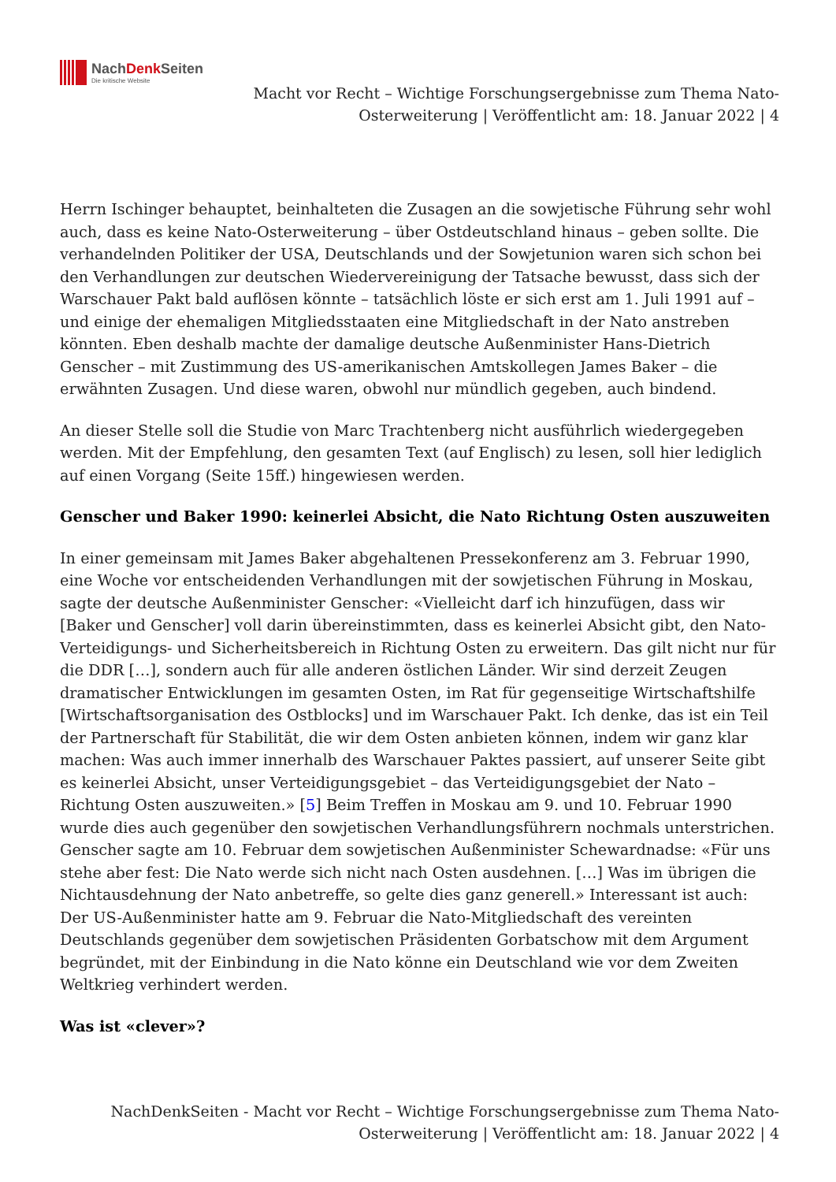NachDenk Seiten
Die kritische Website
Macht vor Recht – Wichtige Forschungsergebnisse zum Thema Nato-Osterweiterung | Veröffentlicht am: 18. Januar 2022 | 4
Herrn Ischinger behauptet, beinhalteten die Zusagen an die sowjetische Führung sehr wohl auch, dass es keine Nato-Osterweiterung – über Ostdeutschland hinaus – geben sollte. Die verhandelnden Politiker der USA, Deutschlands und der Sowjetunion waren sich schon bei den Verhandlungen zur deutschen Wiedervereinigung der Tatsache bewusst, dass sich der Warschauer Pakt bald auflösen könnte – tatsächlich löste er sich erst am 1. Juli 1991 auf – und einige der ehemaligen Mitgliedsstaaten eine Mitgliedschaft in der Nato anstreben könnten. Eben deshalb machte der damalige deutsche Außenminister Hans-Dietrich Genscher – mit Zustimmung des US-amerikanischen Amtskollegen James Baker – die erwähnten Zusagen. Und diese waren, obwohl nur mündlich gegeben, auch bindend.
An dieser Stelle soll die Studie von Marc Trachtenberg nicht ausführlich wiedergegeben werden. Mit der Empfehlung, den gesamten Text (auf Englisch) zu lesen, soll hier lediglich auf einen Vorgang (Seite 15ff.) hingewiesen werden.
Genscher und Baker 1990: keinerlei Absicht, die Nato Richtung Osten auszuweiten
In einer gemeinsam mit James Baker abgehaltenen Pressekonferenz am 3. Februar 1990, eine Woche vor entscheidenden Verhandlungen mit der sowjetischen Führung in Moskau, sagte der deutsche Außenminister Genscher: «Vielleicht darf ich hinzufügen, dass wir [Baker und Genscher] voll darin übereinstimmten, dass es keinerlei Absicht gibt, den Nato-Verteidigungs- und Sicherheitsbereich in Richtung Osten zu erweitern. Das gilt nicht nur für die DDR […], sondern auch für alle anderen östlichen Länder. Wir sind derzeit Zeugen dramatischer Entwicklungen im gesamten Osten, im Rat für gegenseitige Wirtschaftshilfe [Wirtschaftsorganisation des Ostblocks] und im Warschauer Pakt. Ich denke, das ist ein Teil der Partnerschaft für Stabilität, die wir dem Osten anbieten können, indem wir ganz klar machen: Was auch immer innerhalb des Warschauer Paktes passiert, auf unserer Seite gibt es keinerlei Absicht, unser Verteidigungsgebiet – das Verteidigungsgebiet der Nato – Richtung Osten auszuweiten.» [5] Beim Treffen in Moskau am 9. und 10. Februar 1990 wurde dies auch gegenüber den sowjetischen Verhandlungsführern nochmals unterstrichen. Genscher sagte am 10. Februar dem sowjetischen Außenminister Schewardnadse: «Für uns stehe aber fest: Die Nato werde sich nicht nach Osten ausdehnen. […] Was im übrigen die Nichtausdehnung der Nato anbetreffe, so gelte dies ganz generell.» Interessant ist auch: Der US-Außenminister hatte am 9. Februar die Nato-Mitgliedschaft des vereinten Deutschlands gegenüber dem sowjetischen Präsidenten Gorbatschow mit dem Argument begründet, mit der Einbindung in die Nato könne ein Deutschland wie vor dem Zweiten Weltkrieg verhindert werden.
Was ist «clever»?
NachDenkSeiten - Macht vor Recht – Wichtige Forschungsergebnisse zum Thema Nato-Osterweiterung | Veröffentlicht am: 18. Januar 2022 | 4